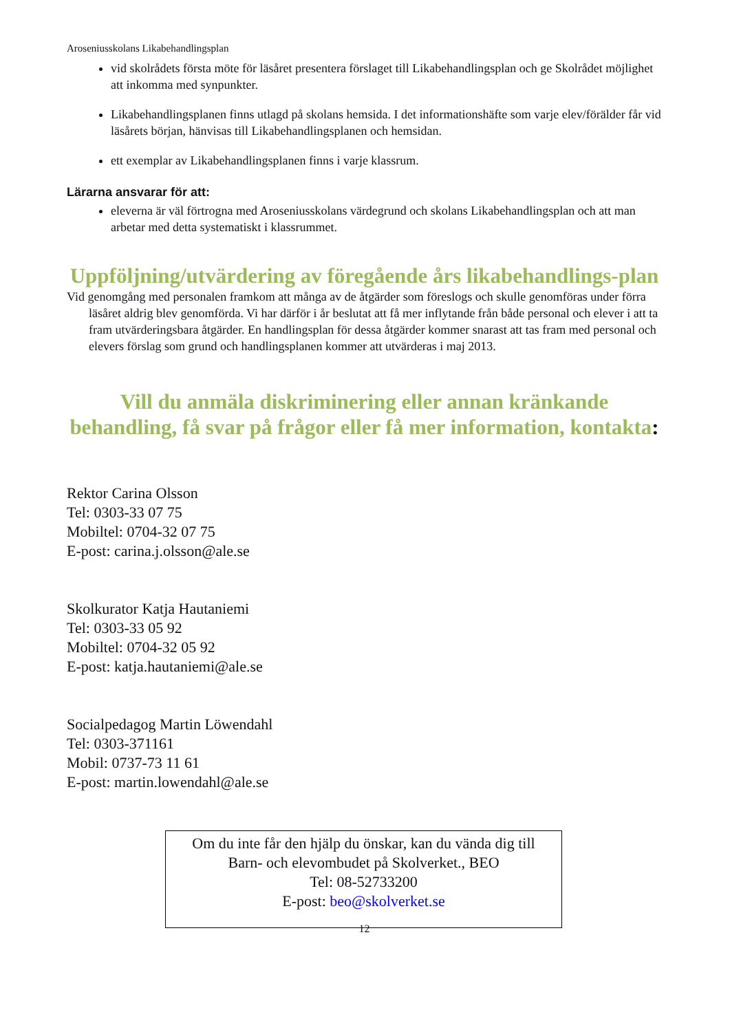Aroseniusskolans Likabehandlingsplan
vid skolrådets första möte för läsåret presentera förslaget till Likabehandlingsplan och ge Skolrådet möjlighet att inkomma med synpunkter.
Likabehandlingsplanen finns utlagd på skolans hemsida. I det informationshäfte som varje elev/förälder får vid läsårets början, hänvisas till Likabehandlingsplanen och hemsidan.
ett exemplar av Likabehandlingsplanen finns i varje klassrum.
Lärarna ansvarar för att:
eleverna är väl förtrogna med Aroseniusskolans värdegrund och skolans Likabehandlingsplan och att man arbetar med detta systematiskt i klassrummet.
Uppföljning/utvärdering av föregående års likabehandlings-plan
Vid genomgång med personalen framkom att många av de åtgärder som föreslogs och skulle genomföras under förra läsåret aldrig blev genomförda. Vi har därför i år beslutat att få mer inflytande från både personal och elever i att ta fram utvärderingsbara åtgärder. En handlingsplan för dessa åtgärder kommer snarast att tas fram med personal och elevers förslag som grund och handlingsplanen kommer att utvärderas i maj 2013.
Vill du anmäla diskriminering eller annan kränkande behandling, få svar på frågor eller få mer information, kontakta:
Rektor Carina Olsson
Tel: 0303-33 07 75
Mobiltel: 0704-32 07 75
E-post: carina.j.olsson@ale.se
Skolkurator Katja Hautaniemi
Tel: 0303-33 05 92
Mobiltel: 0704-32 05 92
E-post: katja.hautaniemi@ale.se
Socialpedagog Martin Löwendahl
Tel: 0303-371161
Mobil: 0737-73 11 61
E-post: martin.lowendahl@ale.se
Om du inte får den hjälp du önskar, kan du vända dig till
Barn- och elevombudet på Skolverket., BEO
Tel: 08-52733200
E-post: beo@skolverket.se
12